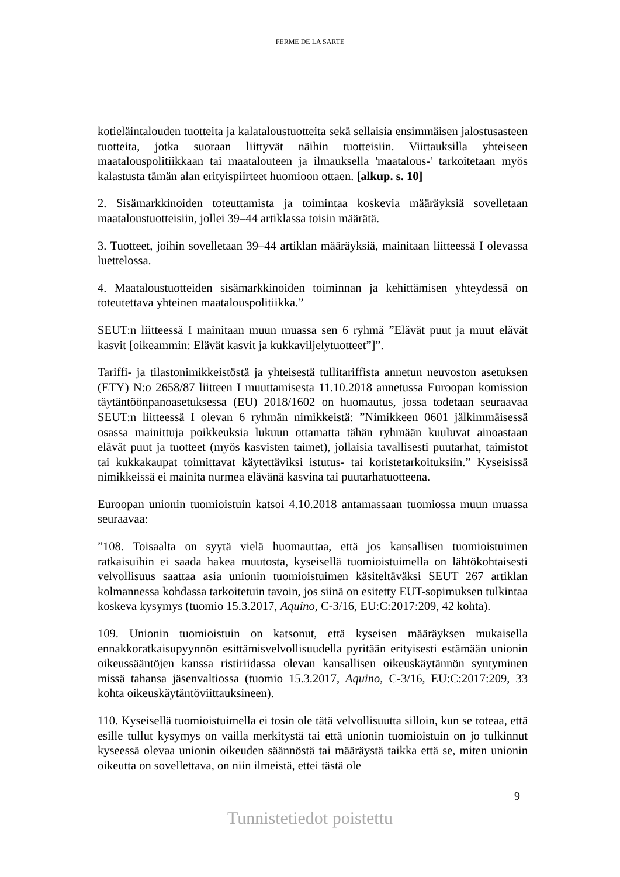FERME DE LA SARTE
kotieläintalouden tuotteita ja kalataloustuotteita sekä sellaisia ensimmäisen jalostusasteen tuotteita, jotka suoraan liittyvät näihin tuotteisiin. Viittauksilla yhteiseen maatalouspolitiikkaan tai maatalouteen ja ilmauksella 'maatalous-' tarkoitetaan myös kalastusta tämän alan erityispiirteet huomioon ottaen. [alkup. s. 10]
2. Sisämarkkinoiden toteuttamista ja toimintaa koskevia määräyksiä sovelletaan maataloustuotteisiin, jollei 39–44 artiklassa toisin määrätä.
3. Tuotteet, joihin sovelletaan 39–44 artiklan määräyksiä, mainitaan liitteessä I olevassa luettelossa.
4. Maataloustuotteiden sisämarkkinoiden toiminnan ja kehittämisen yhteydessä on toteutettava yhteinen maatalouspolitiikka.”
SEUT:n liitteessä I mainitaan muun muassa sen 6 ryhmä ”Elävät puut ja muut elävät kasvit [oikeammin: Elävät kasvit ja kukkaviljelytuotteet”]”.
Tariffi- ja tilastonimikkeistöstä ja yhteisestä tullitariffista annetun neuvoston asetuksen (ETY) N:o 2658/87 liitteen I muuttamisesta 11.10.2018 annetussa Euroopan komission täytäntöönpanoasetuksessa (EU) 2018/1602 on huomautus, jossa todetaan seuraavaa SEUT:n liitteessä I olevan 6 ryhmän nimikkeistä: ”Nimikkeen 0601 jälkimmäisessä osassa mainittuja poikkeuksia lukuun ottamatta tähän ryhmään kuuluvat ainoastaan elävät puut ja tuotteet (myös kasvisten taimet), jollaisia tavallisesti puutarhat, taimistot tai kukkakaupat toimittavat käytettäviksi istutus- tai koristetarkoituksiin.” Kyseisissä nimikkeissä ei mainita nurmea elävänä kasvina tai puutarhatuotteena.
Euroopan unionin tuomioistuin katsoi 4.10.2018 antamassaan tuomiossa muun muassa seuraavaa:
”108. Toisaalta on syytä vielä huomauttaa, että jos kansallisen tuomioistuimen ratkaisuihin ei saada hakea muutosta, kyseisellä tuomioistuimella on lähtökohtaisesti velvollisuus saattaa asia unionin tuomioistuimen käsiteltäväksi SEUT 267 artiklan kolmannessa kohdassa tarkoitetuin tavoin, jos siinä on esitetty EUT-sopimuksen tulkintaa koskeva kysymys (tuomio 15.3.2017, Aquino, C-3/16, EU:C:2017:209, 42 kohta).
109. Unionin tuomioistuin on katsonut, että kyseisen määräyksen mukaisella ennakkoratkaisupyynnön esittämisvelvollisuudella pyritään erityisesti estämään unionin oikeussääntöjen kanssa ristiriidassa olevan kansallisen oikeuskäytännön syntyminen missä tahansa jäsenvaltiossa (tuomio 15.3.2017, Aquino, C-3/16, EU:C:2017:209, 33 kohta oikeuskäytäntöviittauksineen).
110. Kyseisellä tuomioistuimella ei tosin ole tätä velvollisuutta silloin, kun se toteaa, että esille tullut kysymys on vailla merkitystä tai että unionin tuomioistuin on jo tulkinnut kyseessä olevaa unionin oikeuden säännöstä tai määräystä taikka että se, miten unionin oikeutta on sovellettava, on niin ilmeistä, ettei tästä ole
9
Tunnistetiedot poistettu